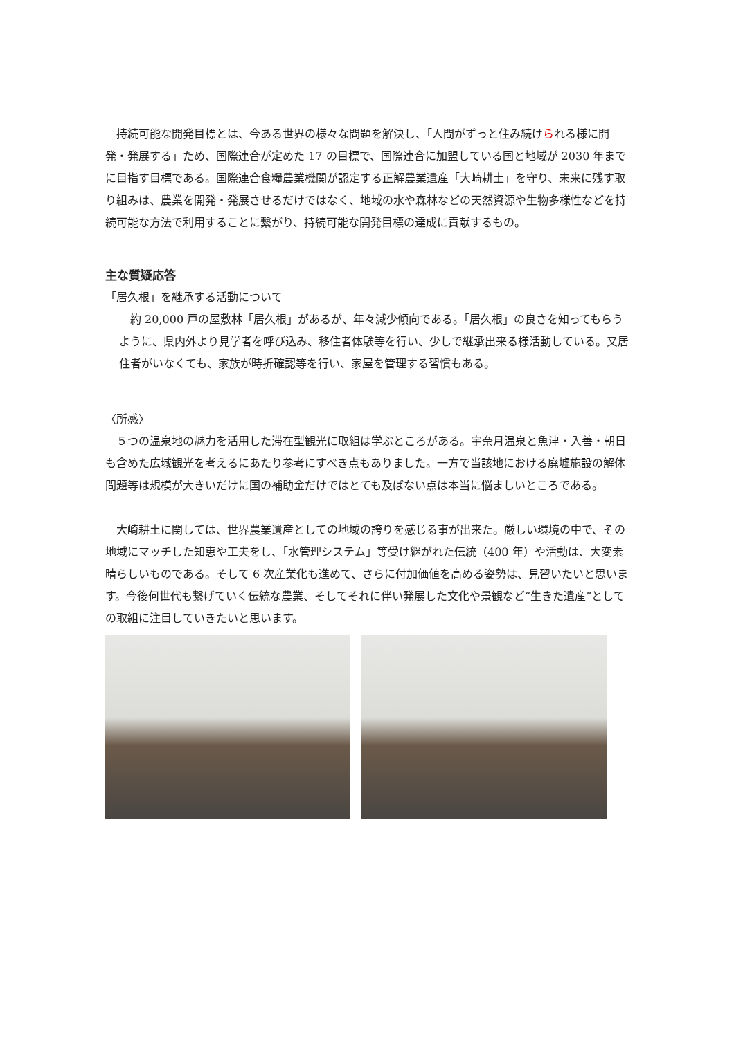持続可能な開発目標とは、今ある世界の様々な問題を解決し、「人間がずっと住み続けられる様に開発・発展する」ため、国際連合が定めた 17 の目標で、国際連合に加盟している国と地域が 2030 年までに目指す目標である。国際連合食糧農業機関が認定する正解農業遺産「大崎耕土」を守り、未来に残す取り組みは、農業を開発・発展させるだけではなく、地域の水や森林などの天然資源や生物多様性などを持続可能な方法で利用することに繋がり、持続可能な開発目標の達成に貢献するもの。
主な質疑応答
「居久根」を継承する活動について
約 20,000 戸の屋敷林「居久根」があるが、年々減少傾向である。「居久根」の良さを知ってもらうように、県内外より見学者を呼び込み、移住者体験等を行い、少しで継承出来る様活動している。又居住者がいなくても、家族が時折確認等を行い、家屋を管理する習慣もある。
〈所感〉
５つの温泉地の魅力を活用した滞在型観光に取組は学ぶところがある。宇奈月温泉と魚津・入善・朝日も含めた広域観光を考えるにあたり参考にすべき点もありました。一方で当該地における廃墟施設の解体問題等は規模が大きいだけに国の補助金だけではとても及ばない点は本当に悩ましいところである。
大崎耕土に関しては、世界農業遺産としての地域の誇りを感じる事が出来た。厳しい環境の中で、その地域にマッチした知恵や工夫をし、「水管理システム」等受け継がれた伝統（400 年）や活動は、大変素晴らしいものである。そして 6 次産業化も進めて、さらに付加価値を高める姿勢は、見習いたいと思います。今後何世代も繋げていく伝統な農業、そしてそれに伴い発展した文化や景観など“生きた遺産”としての取組に注目していきたいと思います。